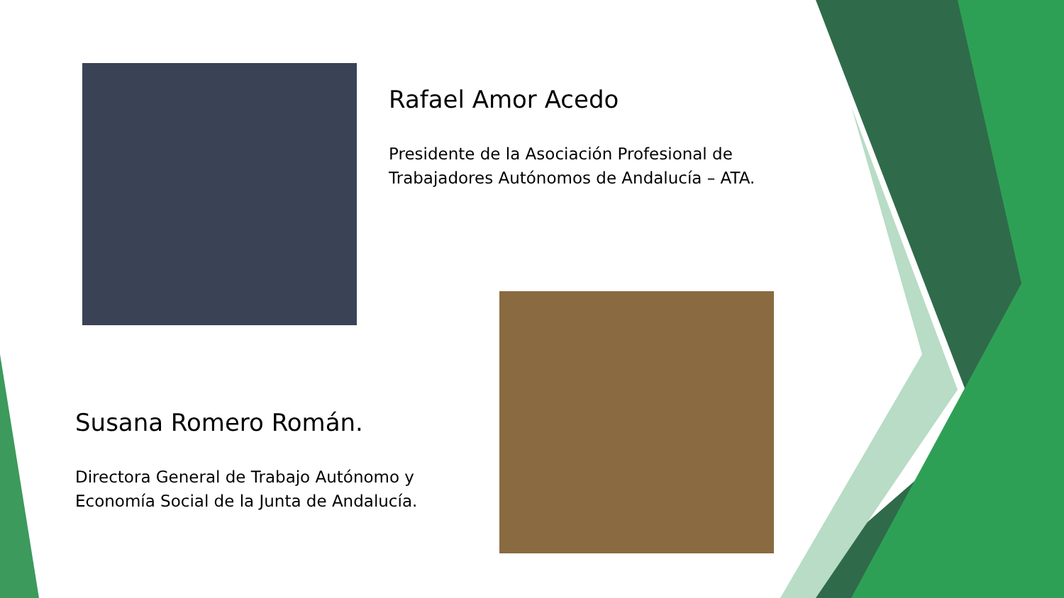Rafael Amor Acedo
Presidente de la Asociación Profesional de Trabajadores Autónomos de Andalucía – ATA.
Susana Romero Román.
Directora General de Trabajo Autónomo y Economía Social de la Junta de Andalucía.